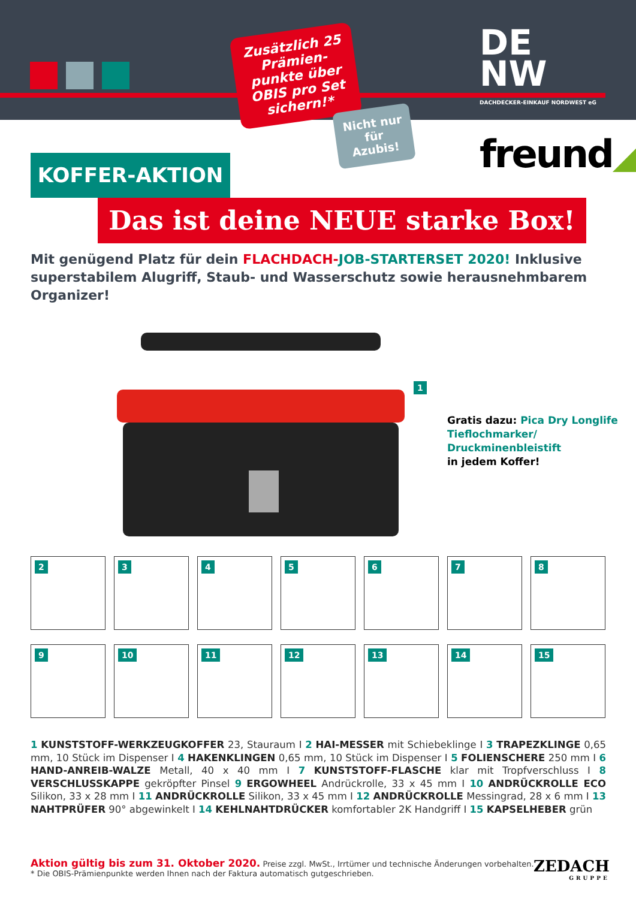DE
NW
DACHDECKER-EINKAUF NORDWEST eG
Zusätzlich 25 Prämien-punkte über OBIS pro Set sichern!*
Nicht nur für Azubis!
freund◢
KOFFER-AKTION
Das ist deine NEUE starke Box!
Mit genügend Platz für dein FLACHDACH-JOB-STARTERSET 2020! Inklusive superstabilem Alugriff, Staub- und Wasserschutz sowie herausnehmbarem Organizer!
1
Gratis dazu: Pica Dry Longlife Tieflochmarker/ Druckminenbleistift
in jedem Koffer!
2
3
4
5
6
7
8
9
10
11
12
13
14
15
1 KUNSTSTOFF-WERKZEUGKOFFER 23, Stauraum I 2 HAI-MESSER mit Schiebeklinge I 3 TRAPEZKLINGE 0,65 mm, 10 Stück im Dispenser I 4 HAKENKLINGEN 0,65 mm, 10 Stück im Dispenser I 5 FOLIENSCHERE 250 mm I 6 HAND-ANREIB-WALZE Metall, 40 x 40 mm I 7 KUNSTSTOFF-FLASCHE klar mit Tropfverschluss I 8 VERSCHLUSSKAPPE gekröpfter Pinsel 9 ERGOWHEEL Andrückrolle, 33 x 45 mm I 10 ANDRÜCKROLLE ECO Silikon, 33 x 28 mm I 11 ANDRÜCKROLLE Silikon, 33 x 45 mm I 12 ANDRÜCKROLLE Messingrad, 28 x 6 mm I 13 NAHTPRÜFER 90° abgewinkelt I 14 KEHLNAHTDRÜCKER komfortabler 2K Handgriff I 15 KAPSELHEBER grün
Aktion gültig bis zum 31. Oktober 2020. Preise zzgl. MwSt., Irrtümer und technische Änderungen vorbehalten.
* Die OBIS-Prämienpunkte werden Ihnen nach der Faktura automatisch gutgeschrieben.
ZEDACH
GRUPPE